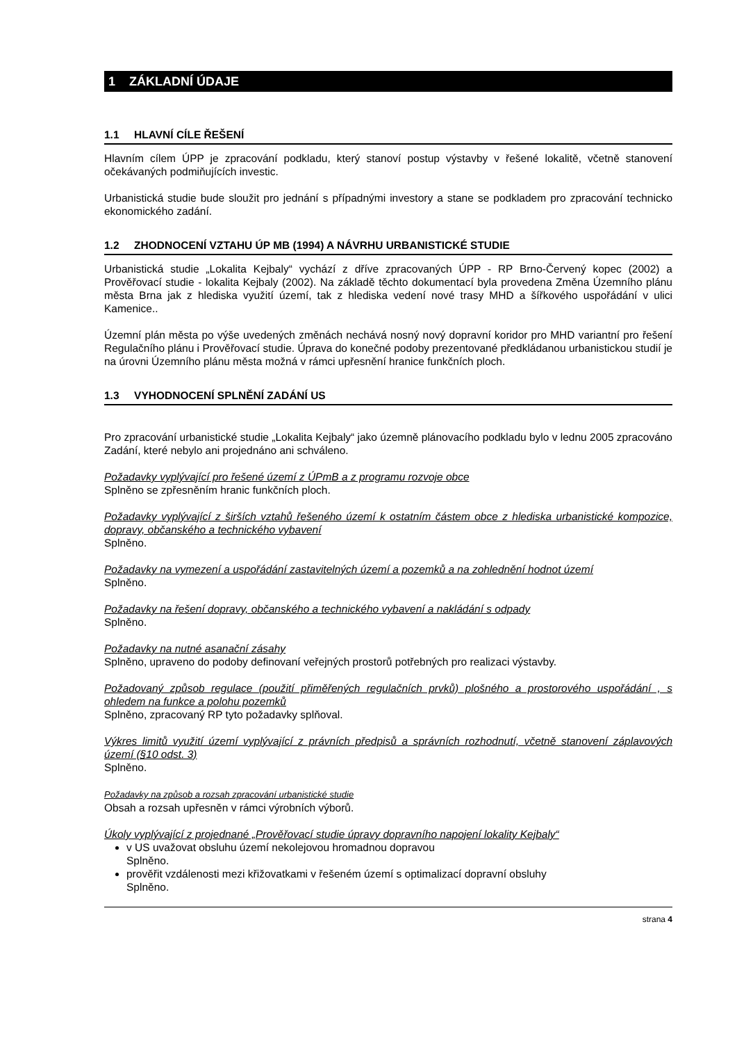1 ZÁKLADNÍ ÚDAJE
1.1 HLAVNÍ CÍLE ŘEŠENÍ
Hlavním cílem ÚPP je zpracování podkladu, který stanoví postup výstavby v řešené lokalitě, včetně stanovení očekávaných podmiňujících investic.
Urbanistická studie bude sloužit pro jednání s případnými investory a stane se podkladem pro zpracování technicko ekonomického zadání.
1.2 ZHODNOCENÍ VZTAHU ÚP MB (1994) A NÁVRHU URBANISTICKÉ STUDIE
Urbanistická studie „Lokalita Kejbaly“ vychází z dříve zpracovaných ÚPP - RP Brno-Červený kopec (2002) a Prověřovací studie - lokalita Kejbaly (2002). Na základě těchto dokumentací byla provedena Změna Územního plánu města Brna jak z hlediska využití území, tak z hlediska vedení nové trasy MHD a šířkového uspořádání v ulici Kamenice..
Územní plán města po výše uvedených změnách nechává nosný nový dopravní koridor pro MHD variantní pro řešení Regulačního plánu i Prověřovací studie. Úprava do konečné podoby prezentované předkládanou urbanistickou studií je na úrovni Územního plánu města možná v rámci upřesnění hranice funkčních ploch.
1.3 VYHODNOCENÍ SPLNĚNÍ ZADÁNÍ US
Pro zpracování urbanistické studie „Lokalita Kejbaly“ jako územně plánovacího podkladu bylo v lednu 2005 zpracováno Zadání, které nebylo ani projednáno ani schváleno.
Požadavky vyplývající pro řešené území z ÚPmB a z programu rozvoje obce
Splněno se zpřesněním hranic funkčních ploch.
Požadavky vyplývající z širších vztahů řešeného území k ostatním částem obce z hlediska urbanistické kompozice, dopravy, občanského a technického vybavení
Splněno.
Požadavky na vymezení a uspořádání zastavitelných území a pozemků a na zohlednění hodnot území
Splněno.
Požadavky na řešení dopravy, občanského a technického vybavení a nakládání s odpady
Splněno.
Požadavky na nutné asanační zásahy
Splněno, upraveno do podoby definovaní veřejných prostorů potřebných pro realizaci výstavby.
Požadovaný způsob regulace (použití přiměřených regulačních prvků) plošného a prostorového uspořádání , s ohledem na funkce a polohu pozemků
Splněno, zpracovaný RP tyto požadavky splňoval.
Výkres limitů využití území vyplývající z právních předpisů a správních rozhodnutí, včetně stanovení záplavových území (§10 odst. 3)
Splněno.
Požadavky na způsob a rozsah zpracování urbanistické studie
Obsah a rozsah upřesněn v rámci výrobních výborů.
Úkoly vyplývající z projednané „Prověřovací studie úpravy dopravního napojení lokality Kejbaly“
v US uvažovat obsluhu území nekolejovou hromadnou dopravou
Splněno.
prověřit vzdálenosti mezi křižovatkami v řešeném území s optimalizací dopravní obsluhy
Splněno.
strana 4